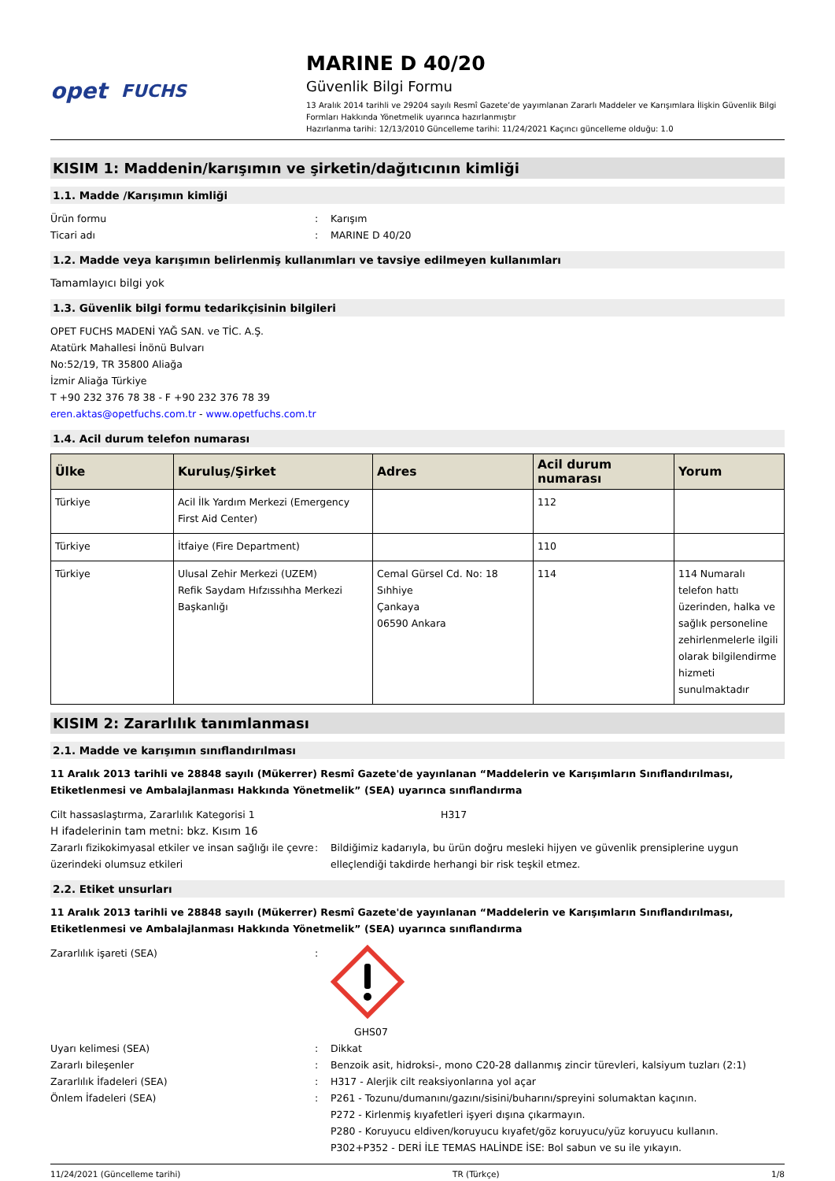opet FUCHS
MARINE D 40/20
Güvenlik Bilgi Formu
13 Aralık 2014 tarihli ve 29204 sayılı Resmî Gazete’de yayımlanan Zararlı Maddeler ve Karışımlara İlişkin Güvenlik Bilgi Formları Hakkında Yönetmelik uyarınca hazırlanmıştır
Hazırlanma tarihi: 12/13/2010 Güncelleme tarihi: 11/24/2021 Kaçıncı güncelleme olduğu: 1.0
KISIM 1: Maddenin/karışımın ve şirketin/dağıtıcının kimliği
1.1. Madde /Karışımın kimliği
Ürün formu : Karışım
Ticari adı : MARINE D 40/20
1.2. Madde veya karışımın belirlenmiş kullanımları ve tavsiye edilmeyen kullanımları
Tamamlayıcı bilgi yok
1.3. Güvenlik bilgi formu tedarikçisinin bilgileri
OPET FUCHS MADENİ YAĞ SAN. ve TİC. A.Ş.
Atatürk Mahallesi İnönü Bulvarı
No:52/19, TR 35800 Aliağa
İzmir Aliağa Türkiye
T +90 232 376 78 38 - F +90 232 376 78 39
eren.aktas@opetfuchs.com.tr - www.opetfuchs.com.tr
1.4. Acil durum telefon numarası
| Ülke | Kuruluş/Şirket | Adres | Acil durum numarası | Yorum |
| --- | --- | --- | --- | --- |
| Türkiye | Acil İlk Yardım Merkezi (Emergency First Aid Center) | | 112 | |
| Türkiye | İtfaiye (Fire Department) | | 110 | |
| Türkiye | Ulusal Zehir Merkezi (UZEM) Refik Saydam Hıfzıssıhha Merkezi Başkanlığı | Cemal Gürsel Cd. No: 18 Sıhhiye Çankaya 06590 Ankara | 114 | 114 Numaralı telefon hattı üzerinden, halka ve sağlık personeline zehirlenmelerle ilgili olarak bilgilendirme hizmeti sunulmaktadır |
KISIM 2: Zararlılık tanımlanması
2.1. Madde ve karışımın sınıflandırılması
11 Aralık 2013 tarihli ve 28848 sayılı (Mükerrer) Resmî Gazete'de yayınlanan “Maddelerin ve Karışımların Sınıflandırılması, Etiketlenmesi ve Ambalajlanması Hakkında Yönetmelik” (SEA) uyarınca sınıflandırma
Cilt hassaslaştırma, Zararlılık Kategorisi 1 H317
H ifadelerinin tam metni: bkz. Kısım 16
Zararlı fizikokimyasal etkiler ve insan sağlığı ile çevre üzerindeki olumsuz etkileri
: Bildiğimiz kadarıyla, bu ürün doğru mesleki hijyen ve güvenlik prensiplerine uygun elleçlendiği takdirde herhangi bir risk teşkil etmez.
2.2. Etiket unsurları
11 Aralık 2013 tarihli ve 28848 sayılı (Mükerrer) Resmî Gazete'de yayınlanan “Maddelerin ve Karışımların Sınıflandırılması, Etiketlenmesi ve Ambalajlanması Hakkında Yönetmelik” (SEA) uyarınca sınıflandırma
Zararlılık işareti (SEA) : GHS07
Uyarı kelimesi (SEA) : Dikkat
Zararlı bileşenler : Benzoik asit, hidroksi-, mono C20-28 dallanmış zincir türevleri, kalsiyum tuzları (2:1)
Zararlılık İfadeleri (SEA) : H317 - Alerjik cilt reaksiyonlarına yol açar
Önlem İfadeleri (SEA) : P261 - Tozunu/dumanını/gazını/sisini/buharını/spreyini solumaktan kaçının.
P272 - Kirlenmiş kıyafetleri işyeri dışına çıkarmayın.
P280 - Koruyucu eldiven/koruyucu kıyafet/göz koruyucu/yüz koruyucu kullanın.
P302+P352 - DERİ İLE TEMAS HALİNDE İSE: Bol sabun ve su ile yıkayın.
11/24/2021 (Güncelleme tarihi) TR (Türkçe) 1/8